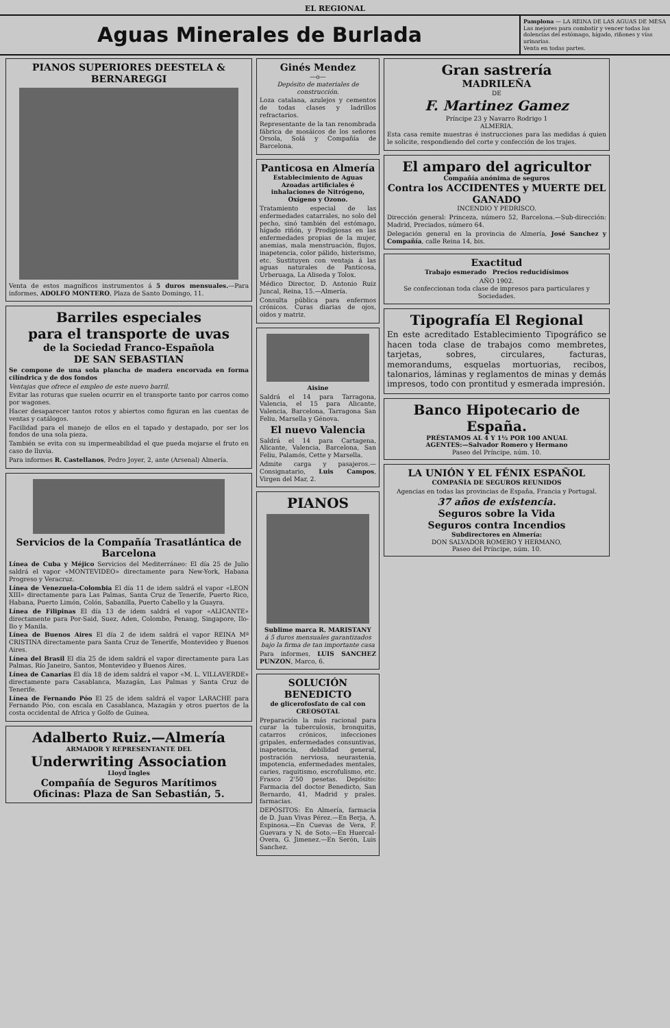EL REGIONAL
Aguas Minerales de Burlada
Pamplona — LA REINA DE LAS AGUAS DE MESA
Las mejores para combatir y vencer todas las dolencias del estómago, hígado, riñones y vías urinarias.
Venta en todas partes.
PIANOS SUPERIORES DEESTELA & BERNAREGGI
Venta de estos magníficos instrumentos á 5 duros mensuales.—Para informes, ADOLFO MONTERO, Plaza de Santo Domingo, 11.
Barriles especiales
para el transporte de uvas
de la Sociedad Franco-Española
DE SAN SEBASTIAN
Se compone de una sola plancha de madera encorvada en forma cilíndrica y de dos fondos
Ventajas que ofrece el empleo de este nuevo barril.
Evitar las roturas que suelen ocurrir en el transporte tanto por carros como por wagones.
Hacer desaparecer tantos rotos y abiertos como figuran en las cuentas de ventas y catálogos.
Facilidad para el manejo de ellos en el tapado y destapado, por ser los fondos de una sola pieza.
También se evita con su impermeabilidad el que pueda mojarse el fruto en caso de lluvia.
Para informes R. Castellanos, Pedro Joyer, 2, ante (Arsenal) Almería.
Servicios de la Compañía Trasatlántica de Barcelona
Línea de Cuba y Méjico Servicios del Mediterráneo: El día 25 de Julio saldrá el vapor «MONTEVIDEO» directamente para New-York, Habana Progreso y Veracruz.
Línea de Venezuela-Colombia El día 11 de idem saldrá el vapor «LEON XIII» directamente para Las Palmas, Santa Cruz de Tenerife, Puerto Rico, Habana, Puerto Limón, Colón, Sabanilla, Puerto Cabello y la Guayra.
Línea de Filipinas El día 13 de idem saldrá el vapor «ALICANTE» directamente para Por-Said, Suez, Aden, Colombo, Penang, Singapore, Ilo-Ilo y Manila.
Línea de Buenos Aires El día 2 de idem saldrá el vapor REINA Mª CRISTINA directamente para Santa Cruz de Tenerife, Montevideo y Buenos Aires.
Línea del Brasil El día 25 de idem saldrá el vapor directamente para Las Palmas, Río Janeiro, Santos, Montevideo y Buenos Aires.
Línea de Canarias El día 18 de idem saldrá el vapor «M. L. VILLAVERDE» directamente para Casablanca, Mazagán, Las Palmas y Santa Cruz de Tenerife.
Línea de Fernando Póo El 25 de idem saldrá el vapor LARACHE para Fernando Póo, con escala en Casablanca, Mazagán y otros puertos de la costa occidental de Africa y Golfo de Guinea.
Adalberto Ruiz.—Almería
ARMADOR Y REPRESENTANTE DEL
Underwriting Association
Lloyd Ingles
Compañía de Seguros Marítimos
Oficinas: Plaza de San Sebastián, 5.
Ginés Mendez
—o—
Depósito de materiales de construcción.
Loza catalana, azulejos y cementos de todas clases y ladrillos refractarios.
Representante de la tan renombrada fábrica de mosáicos de los señores Orsola, Solá y Compañía de Barcelona.
Panticosa en Almería
Establecimiento de Aguas Azoadas artificiales é inhalaciones de Nitrógeno, Oxígeno y Ozono.
Tratamiento especial de las enfermedades catarrales, no solo del pecho, sinó también del estómago, hígado riñón, y Prodigiosas en las enfermedades propias de la mujer, anemias, mala menstruación, flujos, inapetencia, color pálido, histerismo, etc. Sustituyen con ventaja á las aguas naturales de Panticosa, Urberuaga, La Aliseda y Tolox.
Médico Director, D. Antonio Ruiz Juncal, Reina, 15.—Almería.
Consulta pública para enfermos crónicos. Curas diarias de ojos, oidos y matriz.
Aisine
Saldrá el 14 para Tarragona, Valencia, el 15 para Alicante, Valencia, Barcelona, Tarragona San Feliu, Marsella y Génova.
El nuevo Valencia
Saldrá el 14 para Cartagena, Alicante, Valencia, Barcelona, San Feliu, Palamós, Cette y Marsella.
Admite carga y pasajeros.—Consignatario, Luis Campos, Virgen del Mar, 2.
PIANOS
Sublime marca R. MARISTANY
á 5 duros mensuales garantizados
bajo la firma de tan importante casa
Para informes, LUIS SANCHEZ PUNZON, Marco, 6.
SOLUCIÓN BENEDICTO
de glicerofosfato de cal con CREOSOTAL
Preparación la más racional para curar la tuberculosis, bronquitis, catarros crónicos, infecciones gripales, enfermedades consuntivas, inapetencia, debilidad general, postración nerviosa, neurastenia, impotencia, enfermedades mentales, caries, raquitismo, escrofulismo, etc. Frasco 2'50 pesetas. Depósito: Farmacia del doctor Benedicto, San Bernardo, 41, Madrid y prales. farmacias.
DEPÓSITOS: En Almería, farmacia de D. Juan Vivas Pérez.—En Berja, A. Espinosa.—En Cuevas de Vera, F. Guevara y N. de Soto.—En Huercal-Overa, G. Jimenez.—En Serón, Luis Sanchez.
Gran sastrería
MADRILEÑA
DE
F. Martinez Gamez
Príncipe 23 y Navarro Rodrigo 1
ALMERIA.
Esta casa remite muestras é instrucciones para las medidas á quien le solicite, respondiendo del corte y confección de los trajes.
El amparo del agricultor
Compañía anónima de seguros
Contra los ACCIDENTES y MUERTE DEL GANADO
INCENDIO Y PEDRISCO.
Dirección general: Princeza, número 52, Barcelona.—Sub-dirección: Madrid, Preciados, número 64.
Delegación general en la provincia de Almería, José Sanchez y Compañía, calle Reina 14, bis.
Exactitud
Trabajo esmerado Precios reducidísimos
AÑO 1902.
Se confeccionan toda clase de impresos para particulares y Sociedades.
Tipografía El Regional
En este acreditado Establecimiento Tipográfico se hacen toda clase de trabajos como membretes, tarjetas, sobres, circulares, facturas, memorandums, esquelas mortuorias, recibos, talonarios, láminas y reglamentos de minas y demás impresos, todo con prontitud y esmerada impresión.
Banco Hipotecario de España.
PRÉSTAMOS AL 4 Y 1½ POR 100 ANUAL
AGENTES:—Salvador Romero y Hermano
Paseo del Príncipe, núm. 10.
LA UNIÓN Y EL FÉNIX ESPAÑOL
COMPAÑÍA DE SEGUROS REUNIDOS
Agencias en todas las provincias de España, Francia y Portugal.
37 años de existencia.
Seguros sobre la Vida
Seguros contra Incendios
Subdirectores en Almería:
DON SALVADOR ROMERO Y HERMANO,
Paseo del Príncipe, núm. 10.